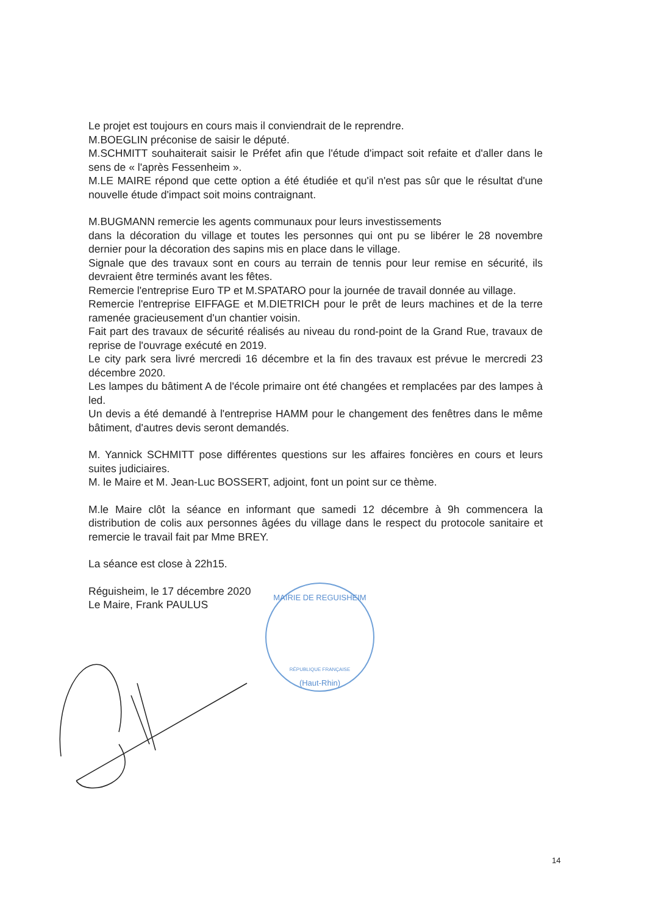Le projet est toujours en cours mais il conviendrait de le reprendre.
M.BOEGLIN préconise de saisir le député.
M.SCHMITT souhaiterait saisir le Préfet afin que l'étude d'impact soit refaite et d'aller dans le sens de « l'après Fessenheim ».
M.LE MAIRE répond que cette option a été étudiée et qu'il n'est pas sûr que le résultat d'une nouvelle étude d'impact soit moins contraignant.
M.BUGMANN remercie les agents communaux pour leurs investissements
dans la décoration du village et toutes les personnes qui ont pu se libérer le 28 novembre dernier pour la décoration des sapins mis en place dans le village.
Signale que des travaux sont en cours au terrain de tennis pour leur remise en sécurité, ils devraient être terminés avant les fêtes.
Remercie l'entreprise Euro TP et M.SPATARO pour la journée de travail donnée au village.
Remercie l'entreprise EIFFAGE et M.DIETRICH pour le prêt de leurs machines et de la terre ramenée gracieusement d'un chantier voisin.
Fait part des travaux de sécurité réalisés au niveau du rond-point de la Grand Rue, travaux de reprise de l'ouvrage exécuté en 2019.
Le city park sera livré mercredi 16 décembre et la fin des travaux est prévue le mercredi 23 décembre 2020.
Les lampes du bâtiment A de l'école primaire ont été changées et remplacées par des lampes à led.
Un devis a été demandé à l'entreprise HAMM pour le changement des fenêtres dans le même bâtiment, d'autres devis seront demandés.
M. Yannick SCHMITT pose différentes questions sur les affaires foncières en cours et leurs suites judiciaires.
M. le Maire et M. Jean-Luc BOSSERT, adjoint, font un point sur ce thème.
M.le Maire clôt la séance en informant que samedi 12 décembre à 9h commencera la distribution de colis aux personnes âgées du village dans le respect du protocole sanitaire et remercie le travail fait par Mme BREY.
La séance est close à 22h15.
Réguisheim, le 17 décembre 2020
Le Maire, Frank PAULUS
MAIRIE DE REGUISHEIM
RÉPUBLIQUE FRANÇAISE
(Haut-Rhin)
14